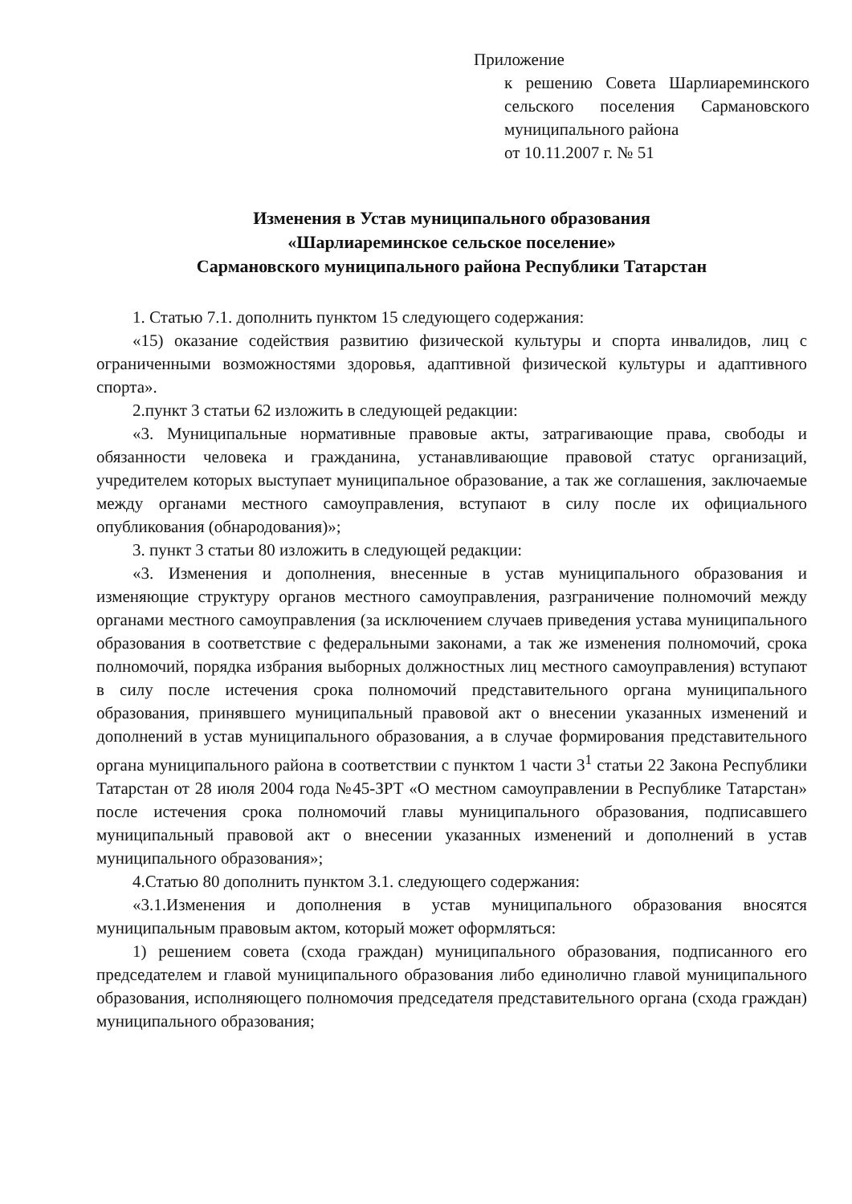Приложение
к решению Совета Шарлиареминского сельского поселения Сармановского муниципального района
от 10.11.2007 г. № 51
Изменения в Устав муниципального образования
«Шарлиареминское сельское поселение»
Сармановского муниципального района Республики Татарстан
1. Статью 7.1. дополнить пунктом 15 следующего содержания:
«15) оказание содействия развитию физической культуры и спорта инвалидов, лиц с ограниченными возможностями здоровья, адаптивной физической культуры и адаптивного спорта».
2.пункт 3 статьи 62 изложить в следующей редакции:
«3. Муниципальные нормативные правовые акты, затрагивающие права, свободы и обязанности человека и гражданина, устанавливающие правовой статус организаций, учредителем которых выступает муниципальное образование, а так же соглашения, заключаемые между органами местного самоуправления, вступают в силу после их официального опубликования (обнародования)»;
3. пункт 3 статьи 80 изложить в следующей редакции:
«3. Изменения и дополнения, внесенные в устав муниципального образования и изменяющие структуру органов местного самоуправления, разграничение полномочий между органами местного самоуправления (за исключением случаев приведения устава муниципального образования в соответствие с федеральными законами, а так же изменения полномочий, срока полномочий, порядка избрания выборных должностных лиц местного самоуправления) вступают в силу после истечения срока полномочий представительного органа муниципального образования, принявшего муниципальный правовой акт о внесении указанных изменений и дополнений в устав муниципального образования, а в случае формирования представительного органа муниципального района в соответствии с пунктом 1 части 3<sup>1</sup> статьи 22 Закона Республики Татарстан от 28 июля 2004 года №45-ЗРТ «О местном самоуправлении в Республике Татарстан» после истечения срока полномочий главы муниципального образования, подписавшего муниципальный правовой акт о внесении указанных изменений и дополнений в устав муниципального образования»;
4.Статью 80 дополнить пунктом 3.1. следующего содержания:
«3.1.Изменения и дополнения в устав муниципального образования вносятся муниципальным правовым актом, который может оформляться:
1) решением совета (схода граждан) муниципального образования, подписанного его председателем и главой муниципального образования либо единолично главой муниципального образования, исполняющего полномочия председателя представительного органа (схода граждан) муниципального образования;